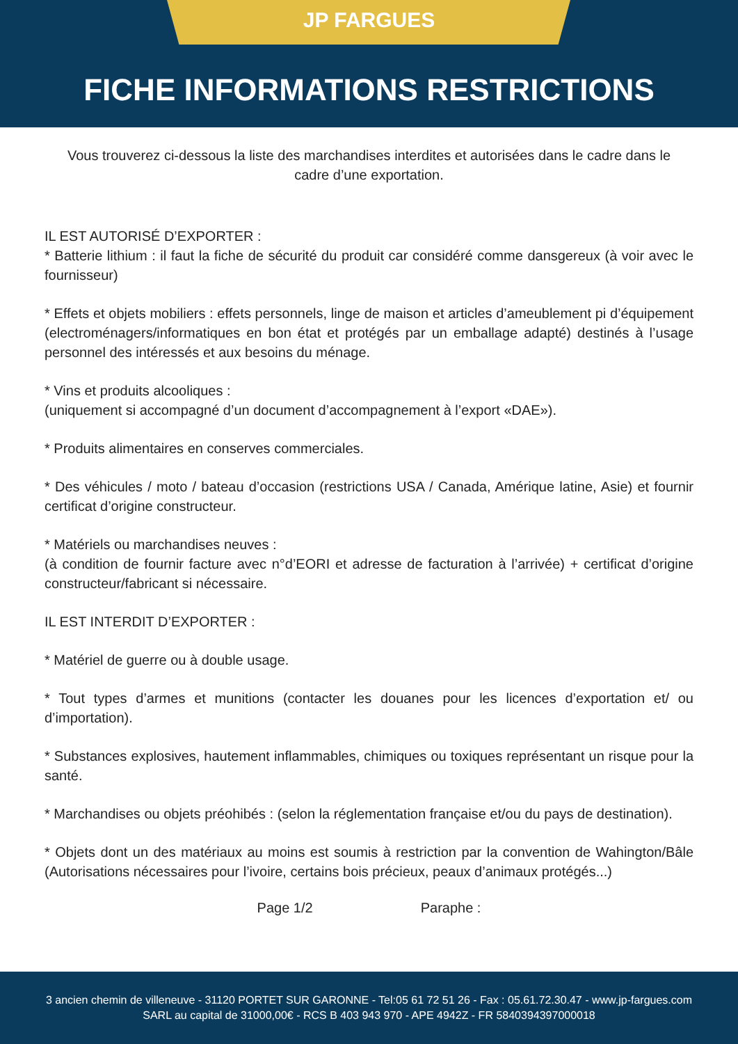JP FARGUES
FICHE INFORMATIONS RESTRICTIONS
Vous trouverez ci-dessous la liste des marchandises interdites et autorisées dans le cadre dans le cadre d’une exportation.
IL EST AUTORISÉ D’EXPORTER :
* Batterie lithium : il faut la fiche de sécurité du produit car considéré comme dansgereux (à voir avec le fournisseur)
* Effets et objets mobiliers : effets personnels, linge de maison et articles d’ameublement pi d’équipement (electroménagers/informatiques en bon état et protégés par un emballage adapté) destinés à l’usage personnel des intéressés et aux besoins du ménage.
* Vins et produits alcooliques :
(uniquement si accompagné d’un document d’accompagnement à l’export «DAE»).
* Produits alimentaires en conserves commerciales.
* Des véhicules / moto / bateau d’occasion (restrictions USA / Canada, Amérique latine, Asie) et fournir certificat d’origine constructeur.
* Matériels ou marchandises neuves :
(à condition de fournir facture avec n°d’EORI et adresse de facturation à l’arrivée) + certificat d’origine constructeur/fabricant si nécessaire.
IL EST INTERDIT D’EXPORTER :
* Matériel de guerre ou à double usage.
* Tout types d’armes et munitions (contacter les douanes pour les licences d’exportation et/ ou d’importation).
* Substances explosives, hautement inflammables, chimiques ou toxiques représentant un risque pour la santé.
* Marchandises ou objets préohibés : (selon la réglementation française et/ou du pays de destination).
* Objets dont un des matériaux au moins est soumis à restriction par la convention de Wahington/Bâle (Autorisations nécessaires pour l’ivoire, certains bois précieux, peaux d’animaux protégés...)
Page 1/2 Paraphe :
3 ancien chemin de villeneuve - 31120 PORTET SUR GARONNE - Tel:05 61 72 51 26 - Fax : 05.61.72.30.47 - www.jp-fargues.com
SARL au capital de 31000,00€ - RCS B 403 943 970 - APE 4942Z - FR 5840394397000018